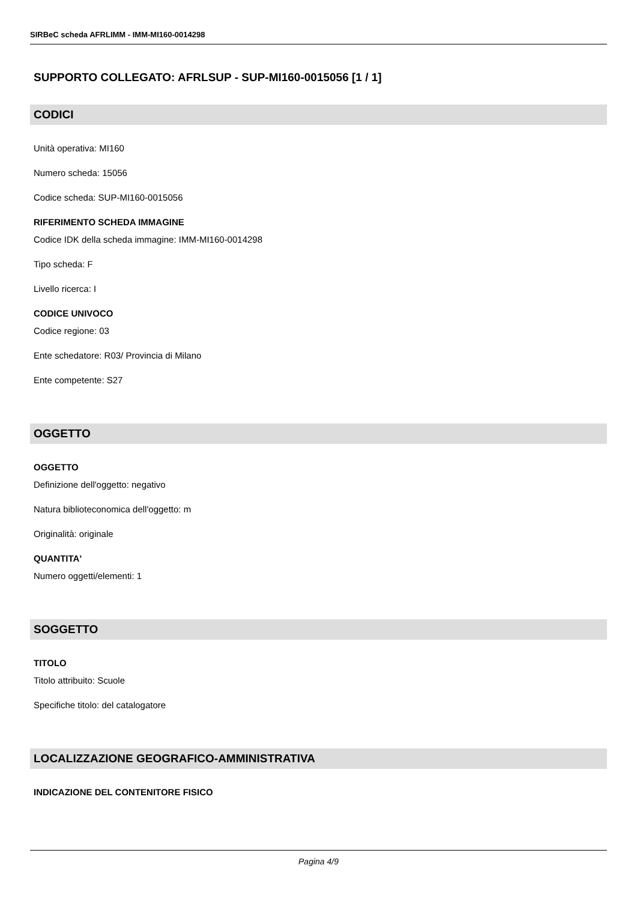SIRBeC scheda AFRLIMM - IMM-MI160-0014298
SUPPORTO COLLEGATO: AFRLSUP - SUP-MI160-0015056 [1 / 1]
CODICI
Unità operativa: MI160
Numero scheda: 15056
Codice scheda: SUP-MI160-0015056
RIFERIMENTO SCHEDA IMMAGINE
Codice IDK della scheda immagine: IMM-MI160-0014298
Tipo scheda: F
Livello ricerca: I
CODICE UNIVOCO
Codice regione: 03
Ente schedatore: R03/ Provincia di Milano
Ente competente: S27
OGGETTO
OGGETTO
Definizione dell'oggetto: negativo
Natura biblioteconomica dell'oggetto: m
Originalità: originale
QUANTITA'
Numero oggetti/elementi: 1
SOGGETTO
TITOLO
Titolo attribuito: Scuole
Specifiche titolo: del catalogatore
LOCALIZZAZIONE GEOGRAFICO-AMMINISTRATIVA
INDICAZIONE DEL CONTENITORE FISICO
Pagina 4/9